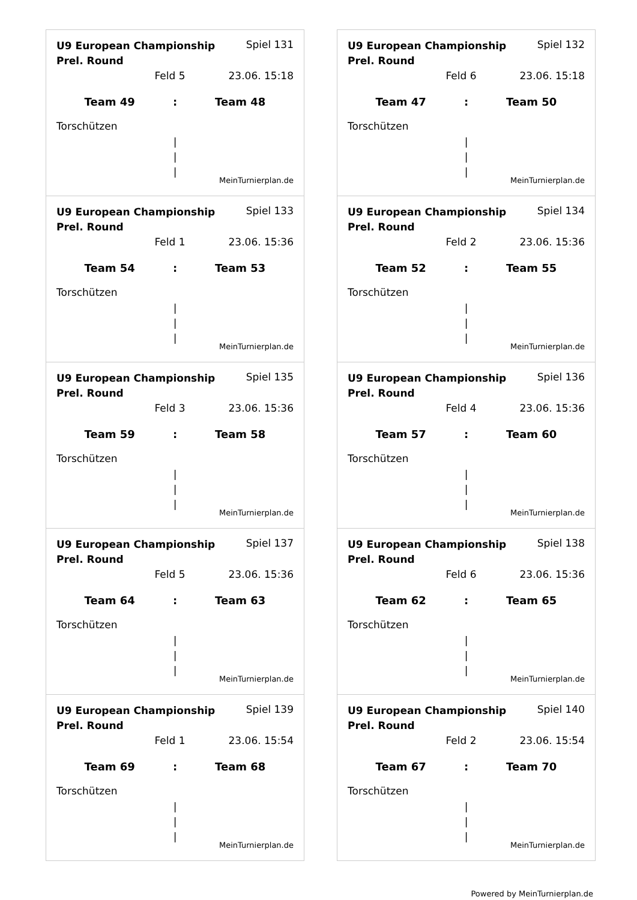U9 European Championship Prel. Round Spiel 131
Feld 5 23.06. 15:18
Team 49: Team 48
Torschützen
|
|
|
MeinTurnierplan.de
U9 European Championship Prel. Round Spiel 132
Feld 6 23.06. 15:18
Team 47: Team 50
Torschützen
|
|
|
MeinTurnierplan.de
U9 European Championship Prel. Round Spiel 133
Feld 1 23.06. 15:36
Team 54: Team 53
Torschützen
|
|
|
MeinTurnierplan.de
U9 European Championship Prel. Round Spiel 134
Feld 2 23.06. 15:36
Team 52: Team 55
Torschützen
|
|
|
MeinTurnierplan.de
U9 European Championship Prel. Round Spiel 135
Feld 3 23.06. 15:36
Team 59: Team 58
Torschützen
|
|
|
MeinTurnierplan.de
U9 European Championship Prel. Round Spiel 136
Feld 4 23.06. 15:36
Team 57: Team 60
Torschützen
|
|
|
MeinTurnierplan.de
U9 European Championship Prel. Round Spiel 137
Feld 5 23.06. 15:36
Team 64: Team 63
Torschützen
|
|
|
MeinTurnierplan.de
U9 European Championship Prel. Round Spiel 138
Feld 6 23.06. 15:36
Team 62: Team 65
Torschützen
|
|
|
MeinTurnierplan.de
U9 European Championship Prel. Round Spiel 139
Feld 1 23.06. 15:54
Team 69: Team 68
Torschützen
|
|
|
MeinTurnierplan.de
U9 European Championship Prel. Round Spiel 140
Feld 2 23.06. 15:54
Team 67: Team 70
Torschützen
|
|
|
MeinTurnierplan.de
Powered by MeinTurnierplan.de